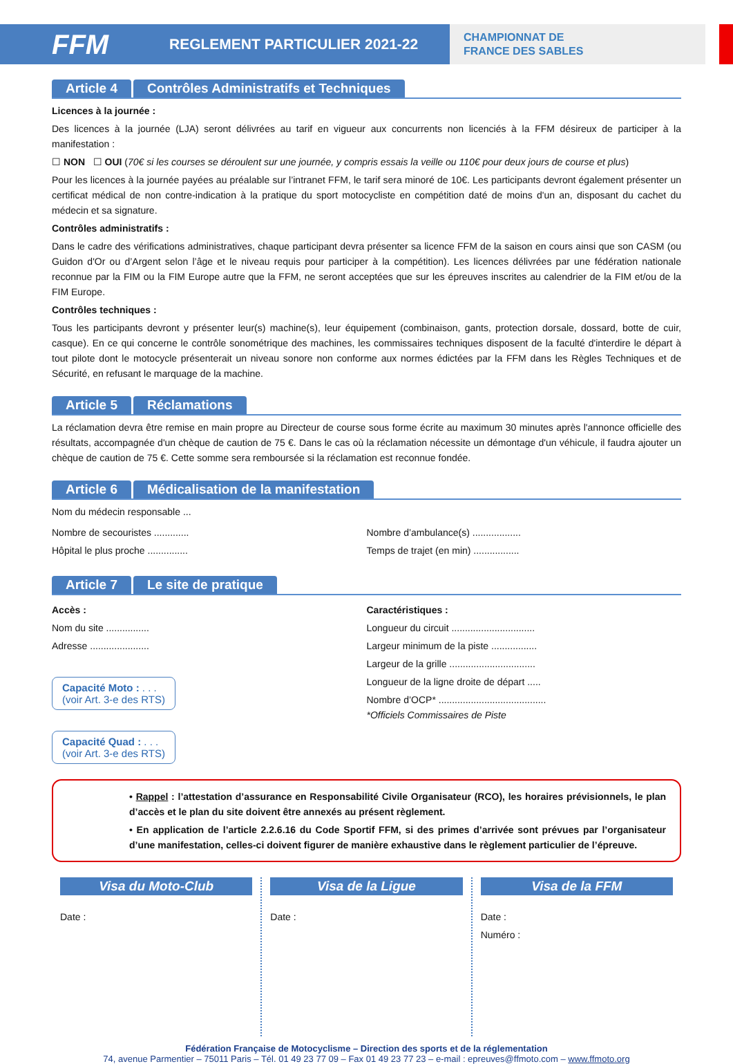FFM
REGLEMENT PARTICULIER 2021-22
CHAMPIONNAT DE
FRANCE DES SABLES
Article 4 Contrôles Administratifs et Techniques
Licences à la journée :
Des licences à la journée (LJA) seront délivrées au tarif en vigueur aux concurrents non licenciés à la FFM désireux de participer à la manifestation :
☐ NON ☐ OUI (70€ si les courses se déroulent sur une journée, y compris essais la veille ou 110€ pour deux jours de course et plus)
Pour les licences à la journée payées au préalable sur l’intranet FFM, le tarif sera minoré de 10€. Les participants devront également présenter un certificat médical de non contre-indication à la pratique du sport motocycliste en compétition daté de moins d'un an, disposant du cachet du médecin et sa signature.
Contrôles administratifs :
Dans le cadre des vérifications administratives, chaque participant devra présenter sa licence FFM de la saison en cours ainsi que son CASM (ou Guidon d'Or ou d’Argent selon l’âge et le niveau requis pour participer à la compétition). Les licences délivrées par une fédération nationale reconnue par la FIM ou la FIM Europe autre que la FFM, ne seront acceptées que sur les épreuves inscrites au calendrier de la FIM et/ou de la FIM Europe.
Contrôles techniques :
Tous les participants devront y présenter leur(s) machine(s), leur équipement (combinaison, gants, protection dorsale, dossard, botte de cuir, casque). En ce qui concerne le contrôle sonométrique des machines, les commissaires techniques disposent de la faculté d'interdire le départ à tout pilote dont le motocycle présenterait un niveau sonore non conforme aux normes édictées par la FFM dans les Règles Techniques et de Sécurité, en refusant le marquage de la machine.
Article 5 Réclamations
La réclamation devra être remise en main propre au Directeur de course sous forme écrite au maximum 30 minutes après l'annonce officielle des résultats, accompagnée d'un chèque de caution de 75 €. Dans le cas où la réclamation nécessite un démontage d'un véhicule, il faudra ajouter un chèque de caution de 75 €. Cette somme sera remboursée si la réclamation est reconnue fondée.
Article 6 Médicalisation de la manifestation
Nom du médecin responsable ...
Nombre de secouristes .............
Hôpital le plus proche ...............
Nombre d’ambulance(s) ..................
Temps de trajet (en min) .................
Article 7 Le site de pratique
Accès :
Nom du site ................
Adresse ......................
Capacité Moto : . . .
(voir Art. 3-e des RTS)
Capacité Quad : . . .
(voir Art. 3-e des RTS)
Caractéristiques :
Longueur du circuit ...............................
Largeur minimum de la piste .................
Largeur de la grille ................................
Longueur de la ligne droite de départ .....
Nombre d’OCP* ........................................
*Officiels Commissaires de Piste
• Rappel : l’attestation d’assurance en Responsabilité Civile Organisateur (RCO), les horaires prévisionnels, le plan d’accès et le plan du site doivent être annexés au présent règlement.
• En application de l’article 2.2.6.16 du Code Sportif FFM, si des primes d’arrivée sont prévues par l’organisateur d’une manifestation, celles-ci doivent figurer de manière exhaustive dans le règlement particulier de l’épreuve.
Visa du Moto-Club
Date :
Visa de la Ligue
Date :
Visa de la FFM
Date :
Numéro :
Fédération Française de Motocyclisme – Direction des sports et de la réglementation
74, avenue Parmentier – 75011 Paris – Tél. 01 49 23 77 09 – Fax 01 49 23 77 23 – e-mail : epreuves@ffmoto.com – www.ffmoto.org